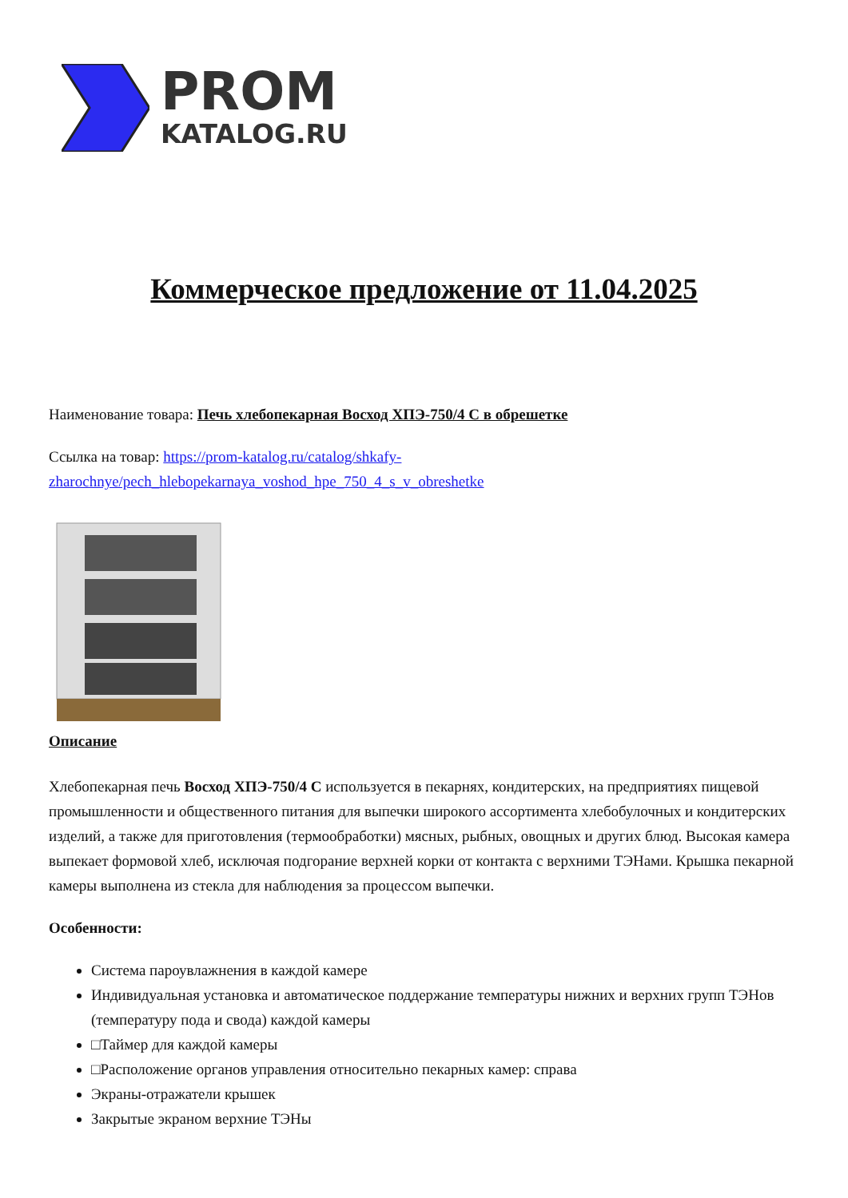PROM
KATALOG.RU
Коммерческое предложение от 11.04.2025
Наименование товара: Печь хлебопекарная Восход ХПЭ-750/4 С в обрешетке
Ссылка на товар: https://prom-katalog.ru/catalog/shkafy-zharochnye/pech_hlebopekarnaya_voshod_hpe_750_4_s_v_obreshetke
Описание
Хлебопекарная печь Восход ХПЭ-750/4 С используется в пекарнях, кондитерских, на предприятиях пищевой промышленности и общественного питания для выпечки широкого ассортимента хлебобулочных и кондитерских изделий, а также для приготовления (термообработки) мясных, рыбных, овощных и других блюд. Высокая камера выпекает формовой хлеб, исключая подгорание верхней корки от контакта с верхними ТЭНами. Крышка пекарной камеры выполнена из стекла для наблюдения за процессом выпечки.
Особенности:
Система пароувлажнения в каждой камере
Индивидуальная установка и автоматическое поддержание температуры нижних и верхних групп ТЭНов (температуру пода и свода) каждой камеры
□Таймер для каждой камеры
□Расположение органов управления относительно пекарных камер: справа
Экраны-отражатели крышек
Закрытые экраном верхние ТЭНы